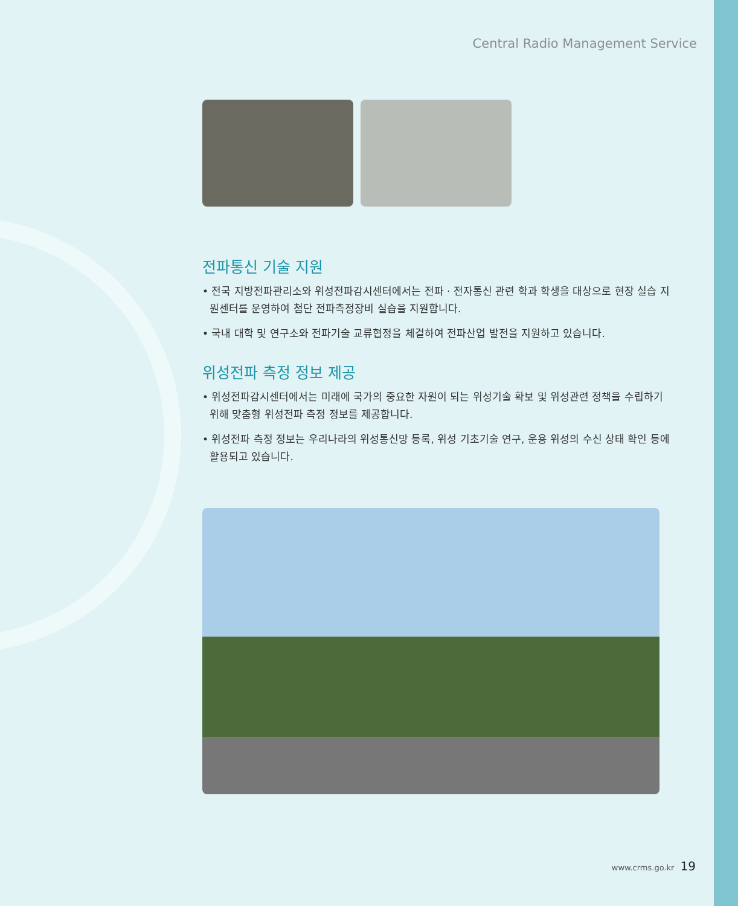Central Radio Management Service
전파통신 기술 지원
• 전국 지방전파관리소와 위성전파감시센터에서는 전파 · 전자통신 관련 학과 학생을 대상으로 현장 실습 지원센터를 운영하여 첨단 전파측정장비 실습을 지원합니다.
• 국내 대학 및 연구소와 전파기술 교류협정을 체결하여 전파산업 발전을 지원하고 있습니다.
위성전파 측정 정보 제공
• 위성전파감시센터에서는 미래에 국가의 중요한 자원이 되는 위성기술 확보 및 위성관련 정책을 수립하기 위해 맞춤형 위성전파 측정 정보를 제공합니다.
• 위성전파 측정 정보는 우리나라의 위성통신망 등록, 위성 기초기술 연구, 운용 위성의 수신 상태 확인 등에 활용되고 있습니다.
www.crms.go.kr 19